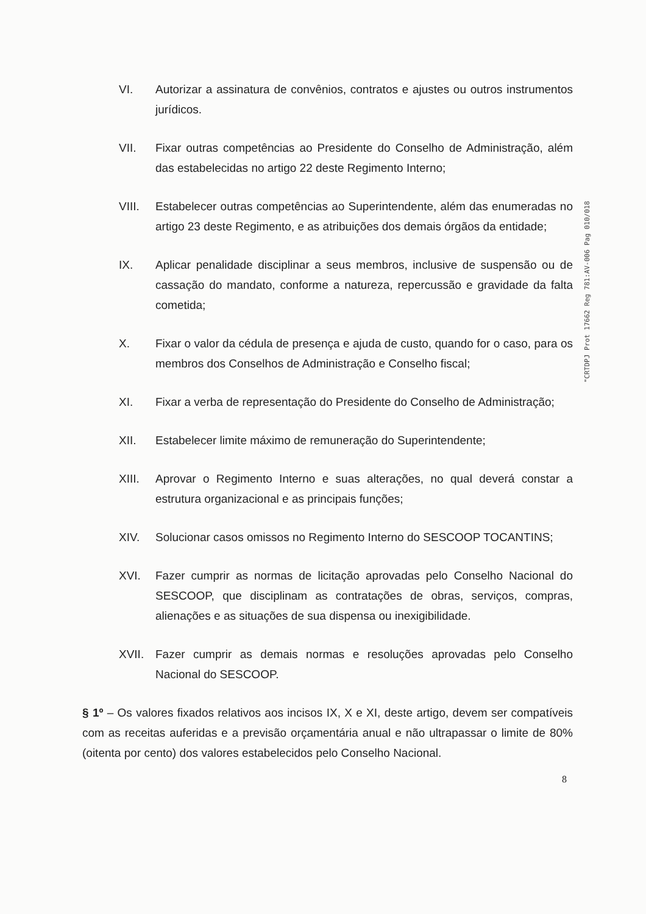VI. Autorizar a assinatura de convênios, contratos e ajustes ou outros instrumentos jurídicos.
VII. Fixar outras competências ao Presidente do Conselho de Administração, além das estabelecidas no artigo 22 deste Regimento Interno;
VIII. Estabelecer outras competências ao Superintendente, além das enumeradas no artigo 23 deste Regimento, e as atribuições dos demais órgãos da entidade;
IX. Aplicar penalidade disciplinar a seus membros, inclusive de suspensão ou de cassação do mandato, conforme a natureza, repercussão e gravidade da falta cometida;
X. Fixar o valor da cédula de presença e ajuda de custo, quando for o caso, para os membros dos Conselhos de Administração e Conselho fiscal;
XI. Fixar a verba de representação do Presidente do Conselho de Administração;
XII. Estabelecer limite máximo de remuneração do Superintendente;
XIII. Aprovar o Regimento Interno e suas alterações, no qual deverá constar a estrutura organizacional e as principais funções;
XIV. Solucionar casos omissos no Regimento Interno do SESCOOP TOCANTINS;
XVI. Fazer cumprir as normas de licitação aprovadas pelo Conselho Nacional do SESCOOP, que disciplinam as contratações de obras, serviços, compras, alienações e as situações de sua dispensa ou inexigibilidade.
XVII. Fazer cumprir as demais normas e resoluções aprovadas pelo Conselho Nacional do SESCOOP.
§ 1º – Os valores fixados relativos aos incisos IX, X e XI, deste artigo, devem ser compatíveis com as receitas auferidas e a previsão orçamentária anual e não ultrapassar o limite de 80% (oitenta por cento) dos valores estabelecidos pelo Conselho Nacional.
8
"CRTDPJ Prot 17662 Reg 781:AV-006 Pag 010/018